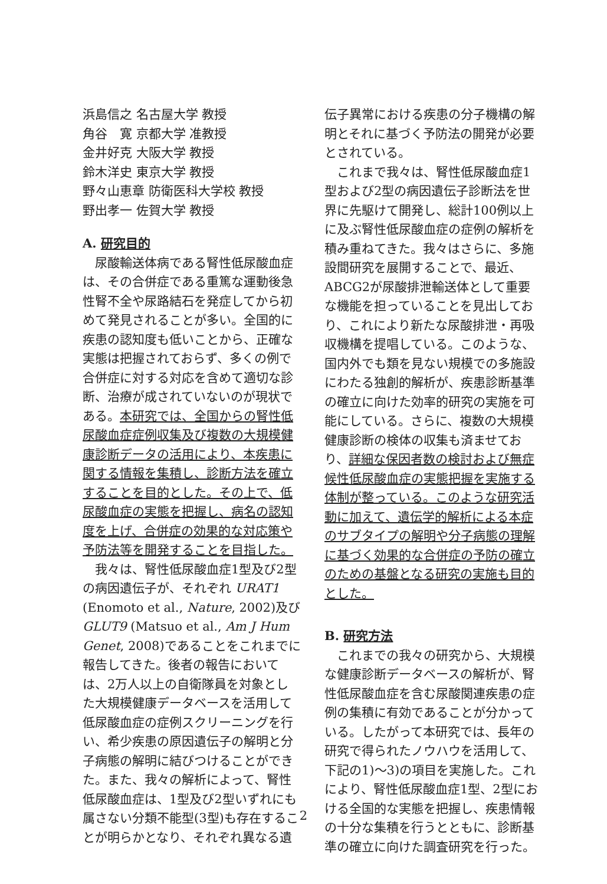浜島信之 名古屋大学 教授
角谷　寛 京都大学 准教授
金井好克 大阪大学 教授
鈴木洋史 東京大学 教授
野々山恵章 防衛医科大学校 教授
野出孝一 佐賀大学 教授
A. 研究目的
尿酸輸送体病である腎性低尿酸血症は、その合併症である重篤な運動後急性腎不全や尿路結石を発症してから初めて発見されることが多い。全国的に疾患の認知度も低いことから、正確な実態は把握されておらず、多くの例で合併症に対する対応を含めて適切な診断、治療が成されていないのが現状である。本研究では、全国からの腎性低尿酸血症症例収集及び複数の大規模健康診断データの活用により、本疾患に関する情報を集積し、診断方法を確立することを目的とした。その上で、低尿酸血症の実態を把握し、病名の認知度を上げ、合併症の効果的な対応策や予防法等を開発することを目指した。
我々は、腎性低尿酸血症1型及び2型の病因遺伝子が、それぞれ URAT1 (Enomoto et al., Nature, 2002)及び GLUT9 (Matsuo et al., Am J Hum Genet, 2008)であることをこれまでに報告してきた。後者の報告においては、2万人以上の自衛隊員を対象とした大規模健康データベースを活用して低尿酸血症の症例スクリーニングを行い、希少疾患の原因遺伝子の解明と分子病態の解明に結びつけることができた。また、我々の解析によって、腎性低尿酸血症は、1型及び2型いずれにも属さない分類不能型(3型)も存在することが明らかとなり、それぞれ異なる遺
伝子異常における疾患の分子機構の解明とそれに基づく予防法の開発が必要とされている。
これまで我々は、腎性低尿酸血症1型および2型の病因遺伝子診断法を世界に先駆けて開発し、総計100例以上に及ぶ腎性低尿酸血症の症例の解析を積み重ねてきた。我々はさらに、多施設間研究を展開することで、最近、ABCG2が尿酸排泄輸送体として重要な機能を担っていることを見出しており、これにより新たな尿酸排泄・再吸収機構を提唱している。このような、国内外でも類を見ない規模での多施設にわたる独創的解析が、疾患診断基準の確立に向けた効率的研究の実施を可能にしている。さらに、複数の大規模健康診断の検体の収集も済ませており、詳細な保因者数の検討および無症候性低尿酸血症の実態把握を実施する体制が整っている。このような研究活動に加えて、遺伝学的解析による本症のサブタイプの解明や分子病態の理解に基づく効果的な合併症の予防の確立のための基盤となる研究の実施も目的とした。
B. 研究方法
これまでの我々の研究から、大規模な健康診断データベースの解析が、腎性低尿酸血症を含む尿酸関連疾患の症例の集積に有効であることが分かっている。したがって本研究では、長年の研究で得られたノウハウを活用して、下記の1)～3)の項目を実施した。これにより、腎性低尿酸血症1型、2型における全国的な実態を把握し、疾患情報の十分な集積を行うとともに、診断基準の確立に向けた調査研究を行った。
2